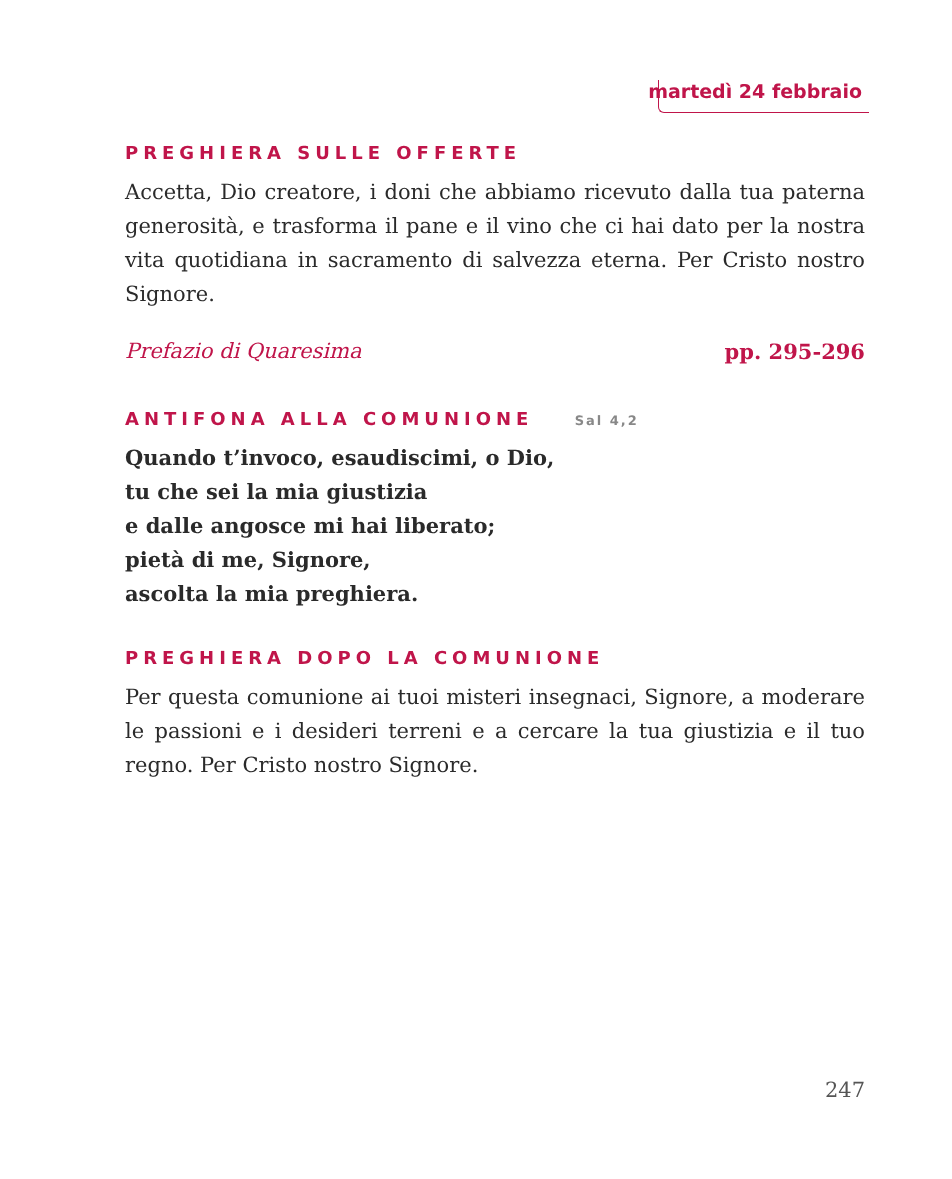martedì 24 febbraio
PREGHIERA SULLE OFFERTE
Accetta, Dio creatore, i doni che abbiamo ricevuto dalla tua paterna generosità, e trasforma il pane e il vino che ci hai dato per la nostra vita quotidiana in sacramento di salvezza eterna. Per Cristo nostro Signore.
Prefazio di Quaresima pp. 295-296
ANTIFONA ALLA COMUNIONE Sal 4,2
Quando t’invoco, esaudiscimi, o Dio,
tu che sei la mia giustizia
e dalle angosce mi hai liberato;
pietà di me, Signore,
ascolta la mia preghiera.
PREGHIERA DOPO LA COMUNIONE
Per questa comunione ai tuoi misteri insegnaci, Signore, a moderare le passioni e i desideri terreni e a cercare la tua giustizia e il tuo regno. Per Cristo nostro Signore.
247